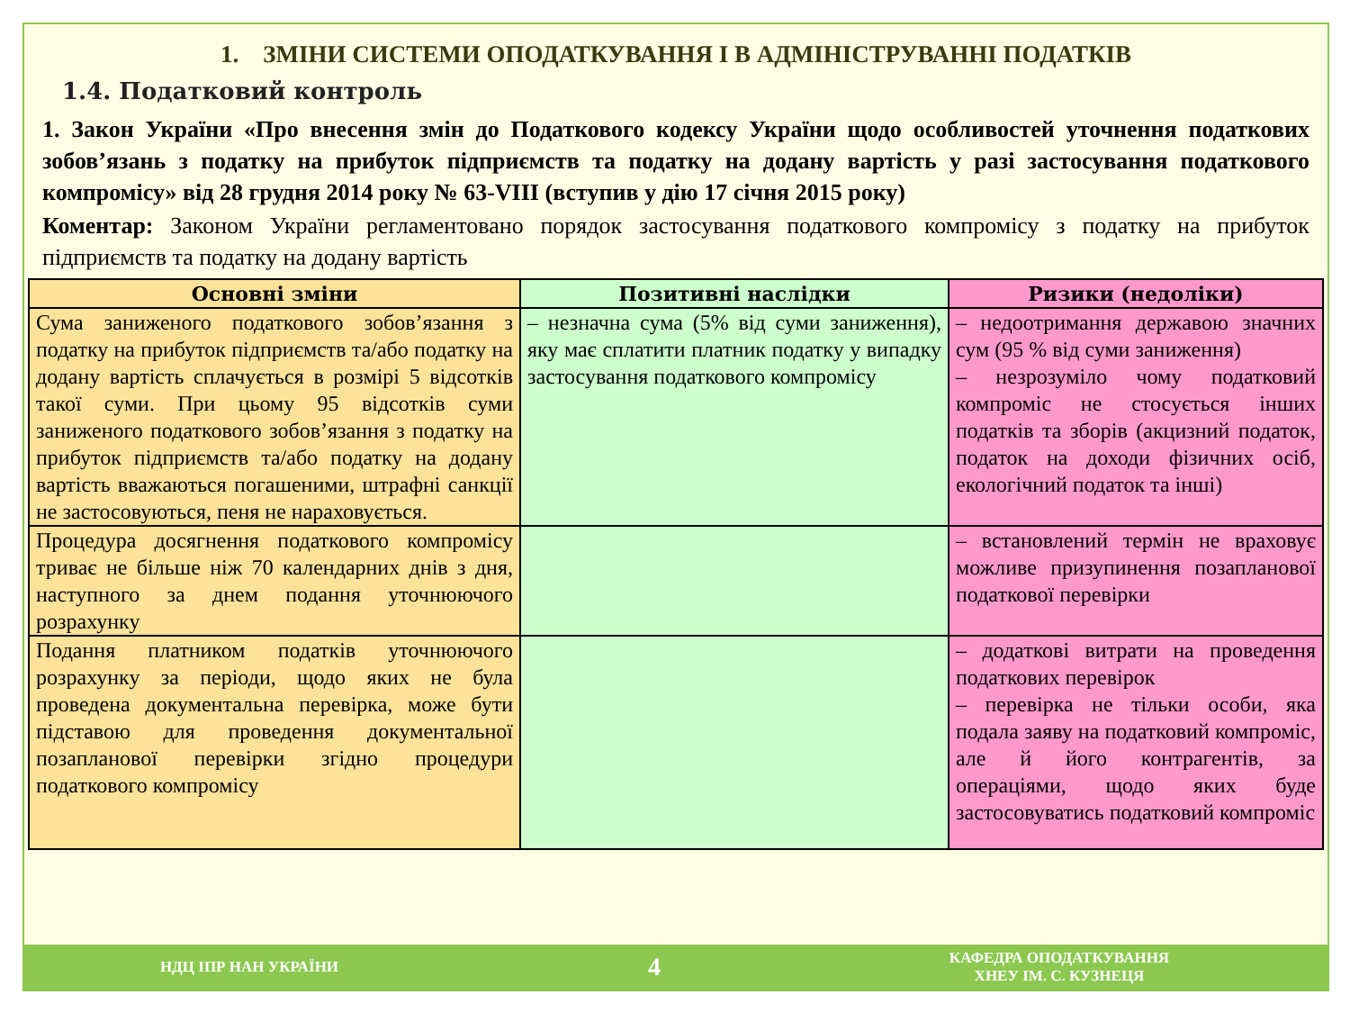1. ЗМІНИ СИСТЕМИ ОПОДАТКУВАННЯ І В АДМІНІСТРУВАННІ ПОДАТКІВ
1.4. Податковий контроль
1. Закон України «Про внесення змін до Податкового кодексу України щодо особливостей уточнення податкових зобов’язань з податку на прибуток підприємств та податку на додану вартість у разі застосування податкового компромісу» від 28 грудня 2014 року № 63-VIII (вступив у дію 17 січня 2015 року)
Коментар: Законом України регламентовано порядок застосування податкового компромісу з податку на прибуток підприємств та податку на додану вартість
| Основні зміни | Позитивні наслідки | Ризики (недоліки) |
| --- | --- | --- |
| Сума заниженого податкового зобов’язання з податку на прибуток підприємств та/або податку на додану вартість сплачується в розмірі 5 відсотків такої суми. При цьому 95 відсотків суми заниженого податкового зобов’язання з податку на прибуток підприємств та/або податку на додану вартість вважаються погашеними, штрафні санкції не застосовуються, пеня не нараховується. | – незначна сума (5% від суми заниження), яку має сплатити платник податку у випадку застосування податкового компромісу | – недоотримання державою значних сум (95 % від суми заниження) – незрозуміло чому податковий компроміс не стосується інших податків та зборів (акцизний податок, податок на доходи фізичних осіб, екологічний податок та інші) |
| Процедура досягнення податкового компромісу триває не більше ніж 70 календарних днів з дня, наступного за днем подання уточнюючого розрахунку | | – встановлений термін не враховує можливе призупинення позапланової податкової перевірки |
| Подання платником податків уточнюючого розрахунку за періоди, щодо яких не була проведена документальна перевірка, може бути підставою для проведення документальної позапланової перевірки згідно процедури податкового компромісу | | – додаткові витрати на проведення податкових перевірок – перевірка не тільки особи, яка подала заяву на податковий компроміс, але й його контрагентів, за операціями, щодо яких буде застосовуватись податковий компроміс |
НДЦ ІПР НАН УКРАЇНИ
4
КАФЕДРА ОПОДАТКУВАННЯ
ХНЕУ ІМ. С. КУЗНЕЦЯ